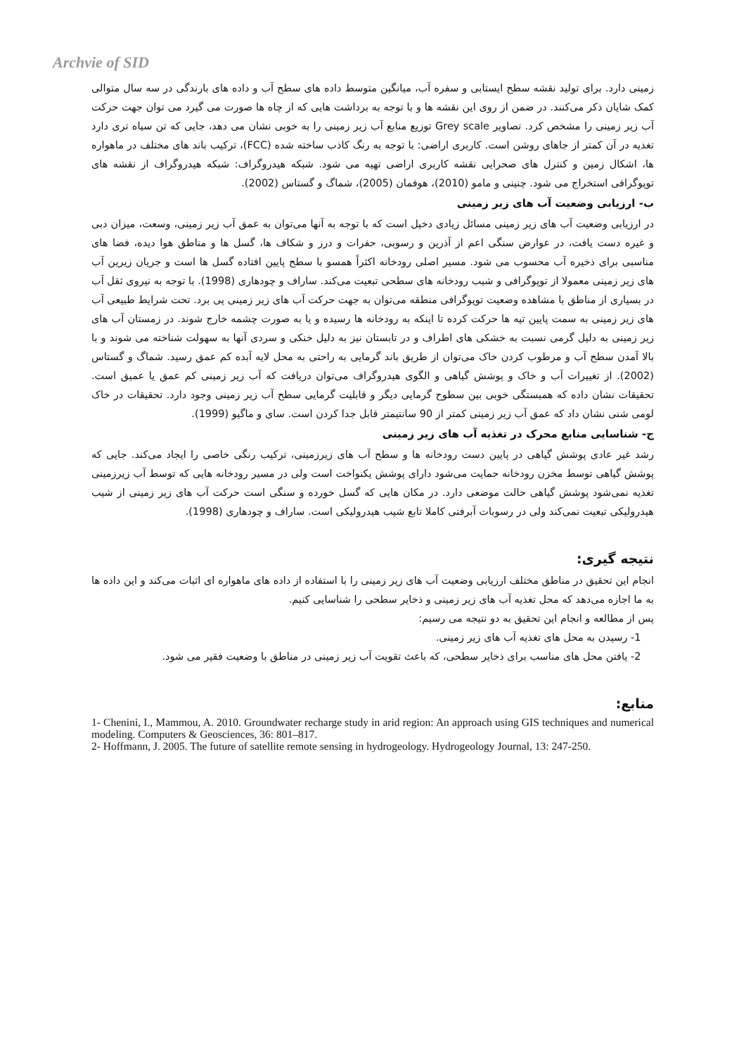Archvie of SID
زمینی دارد. برای تولید نقشه سطح ایستابی و سفره آب، میانگین متوسط داده های سطح آب و داده های بارندگی در سه سال متوالی کمک شایان ذکر می‌کنند. در ضمن از روی این نقشه ها و با توجه به برداشت هایی که از چاه ها صورت می گیرد می توان جهت حرکت آب زیر زمینی را مشخص کرد. تصاویر Grey scale توزیع منابع آب زیر زمینی را به خوبی نشان می دهد، جایی که تن سیاه تری دارد تغذیه در آن کمتر از جاهای روشن است. کاربری اراضی: با توجه به رنگ کاذب ساخته شده (FCC)، ترکیب باند های مختلف در ماهواره ها، اشکال زمین و کنترل های صحرایی نقشه کاربری اراضی تهیه می شود. شبکه هیدروگراف: شبکه هیدروگراف از نقشه های توپوگرافی استخراج می شود. چنینی و مامو (2010)، هوفمان (2005)، شماگ و گستاس (2002).
ب- ارزیابی وضعیت آب های زیر زمینی
در ارزیابی وضعیت آب های زیر زمینی مسائل زیادی دخیل است که با توجه به آنها می‌توان به عمق آب زیر زمینی، وسعت، میزان دبی و غیره دست یافت، در عوارض سنگی اعم از آذرین و رسوبی، حفرات و درز و شکاف ها، گسل ها و مناطق هوا دیده، فضا های مناسبی برای ذخیره آب محسوب می شود. مسیر اصلی رودخانه اکثراً همسو با سطح پایین افتاده گسل ها است و جریان زیرین آب های زیر زمینی معمولا از توپوگرافی و شیب رودخانه های سطحی تبعیت می‌کند. ساراف و چودهاری (1998). با توجه به نیروی ثقل آب در بسیاری از مناطق با مشاهده وضعیت توپوگرافی منطقه می‌توان به جهت حرکت آب های زیر زمینی پی برد. تحت شرایط طبیعی آب های زیر زمینی به سمت پایین تپه ها حرکت کرده تا اینکه به رودخانه ها رسیده و یا به صورت چشمه خارج شوند. در زمستان آب های زیر زمینی به دلیل گرمی نسبت به خشکی های اطراف و در تابستان نیز به دلیل خنکی و سردی آنها به سهولت شناخته می شوند و با بالا آمدن سطح آب و مرطوب کردن خاک می‌توان از طریق باند گرمایی به راحتی به محل لایه آبده کم عمق رسید. شماگ و گستاس (2002). از تغییرات آب و خاک و پوشش گیاهی و الگوی هیدروگراف می‌توان دریافت که آب زیر زمینی کم عمق یا عمیق است. تحقیقات نشان داده که همبستگی خوبی بین سطوح گرمایی دیگر و قابلیت گرمایی سطح آب زیر زمینی وجود دارد. تحقیقات در خاک لومی شنی نشان داد که عمق آب زیر زمینی کمتر از 90 سانتیمتر قابل جدا کردن است. سای و ماگیو (1999).
ج- شناسایی منابع محرک در تغذیه آب های زیر زمینی
رشد غیر عادی پوشش گیاهی در پایین دست رودخانه ها و سطح آب های زیرزمینی، ترکیب رنگی خاصی را ایجاد می‌کند. جایی که پوشش گیاهی توسط مخزن رودخانه حمایت می‌شود دارای پوشش یکنواخت است ولی در مسیر رودخانه هایی که توسط آب زیرزمینی تغذیه نمی‌شود پوشش گیاهی حالت موضعی دارد. در مکان هایی که گسل خورده و سنگی است حرکت آب های زیر زمینی از شیب هیدرولیکی تبعیت نمی‌کند ولی در رسوبات آبرفتی کاملا تابع شیب هیدرولیکی است. ساراف و چودهاری (1998).
نتیجه گیری:
انجام این تحقیق در مناطق مختلف ارزیابی وضعیت آب های زیر زمینی را با استفاده از داده های ماهواره ای اثبات می‌کند و این داده ها به ما اجازه می‌دهد که محل تغذیه آب های زیر زمینی و ذخایر سطحی را شناسایی کنیم.
پس از مطالعه و انجام این تحقیق به دو نتیجه می رسیم:
1- رسیدن به محل های تغذیه آب های زیر زمینی.
2- یافتن محل های مناسب برای ذخایر سطحی، که باعث تقویت آب زیر زمینی در مناطق با وضعیت فقیر می شود.
منابع:
1- Chenini, I., Mammou, A. 2010. Groundwater recharge study in arid region: An approach using GIS techniques and numerical modeling. Computers & Geosciences, 36: 801–817.
2- Hoffmann, J. 2005. The future of satellite remote sensing in hydrogeology. Hydrogeology Journal, 13: 247-250.